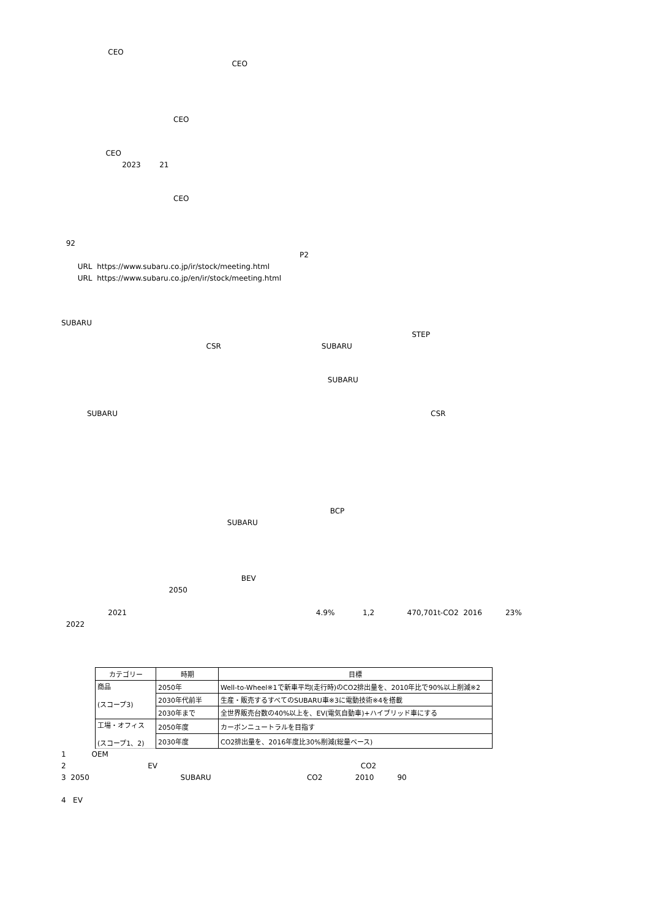CEO
CEO
CEO
CEO
2023 21
CEO
92
P2
URL https://www.subaru.co.jp/ir/stock/meeting.html
URL https://www.subaru.co.jp/en/ir/stock/meeting.html
SUBARU
STEP
CSR SUBARU
SUBARU
SUBARU CSR
BCP
SUBARU
BEV
2050
2021 4.9% 1,2 470,701t-CO2 2016 23%
2022
| カテゴリー | 時期 | 目標 |
| --- | --- | --- |
| 商品 (スコープ3) | 2050年 | Well-to-Wheel※1で新車平均(走行時)のCO2排出量を、2010年比で90%以上削減※2 |
| | 2030年代前半 | 生産・販売するすべてのSUBARU車※3に電動技術※4を搭載 |
| | 2030年まで | 全世界販売台数の40%以上を、EV(電気自動車)+ハイブリッド車にする |
| 工場・オフィス (スコープ1、2) | 2050年度 | カーボンニュートラルを目指す |
| | 2030年度 | CO2排出量を、2016年度比30%削減(総量ベース) |
1 OEM
2 EV CO2
3 2050 SUBARU CO2 2010 90
4 EV